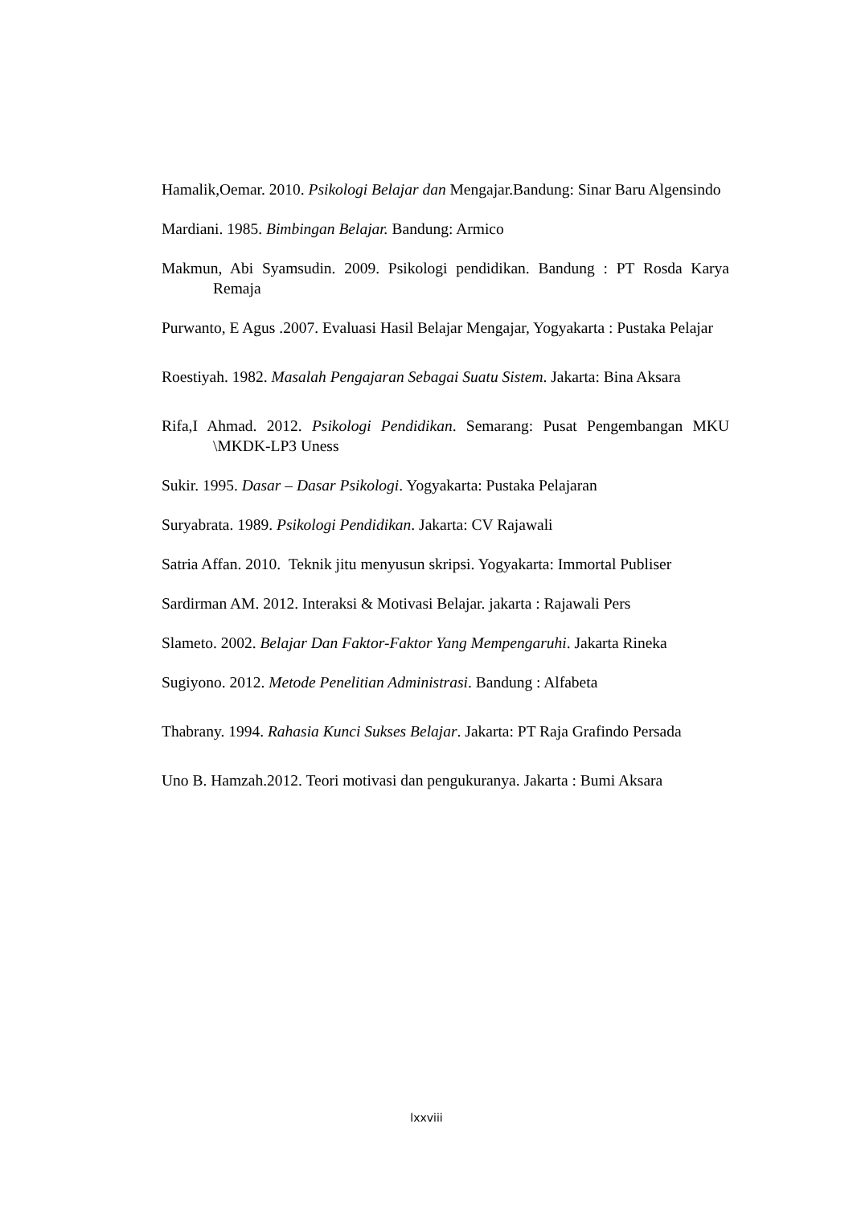Hamalik,Oemar. 2010. Psikologi Belajar dan Mengajar.Bandung: Sinar Baru Algensindo
Mardiani. 1985. Bimbingan Belajar. Bandung: Armico
Makmun, Abi Syamsudin. 2009. Psikologi pendidikan. Bandung : PT Rosda Karya Remaja
Purwanto, E Agus .2007. Evaluasi Hasil Belajar Mengajar, Yogyakarta : Pustaka Pelajar
Roestiyah. 1982. Masalah Pengajaran Sebagai Suatu Sistem. Jakarta: Bina Aksara
Rifa,I Ahmad. 2012. Psikologi Pendidikan. Semarang: Pusat Pengembangan MKU \MKDK-LP3 Uness
Sukir. 1995. Dasar – Dasar Psikologi. Yogyakarta: Pustaka Pelajaran
Suryabrata. 1989. Psikologi Pendidikan. Jakarta: CV Rajawali
Satria Affan. 2010. Teknik jitu menyusun skripsi. Yogyakarta: Immortal Publiser
Sardirman AM. 2012. Interaksi & Motivasi Belajar. jakarta : Rajawali Pers
Slameto. 2002. Belajar Dan Faktor-Faktor Yang Mempengaruhi. Jakarta Rineka
Sugiyono. 2012. Metode Penelitian Administrasi. Bandung : Alfabeta
Thabrany. 1994. Rahasia Kunci Sukses Belajar. Jakarta: PT Raja Grafindo Persada
Uno B. Hamzah.2012. Teori motivasi dan pengukuranya. Jakarta : Bumi Aksara
lxxviii